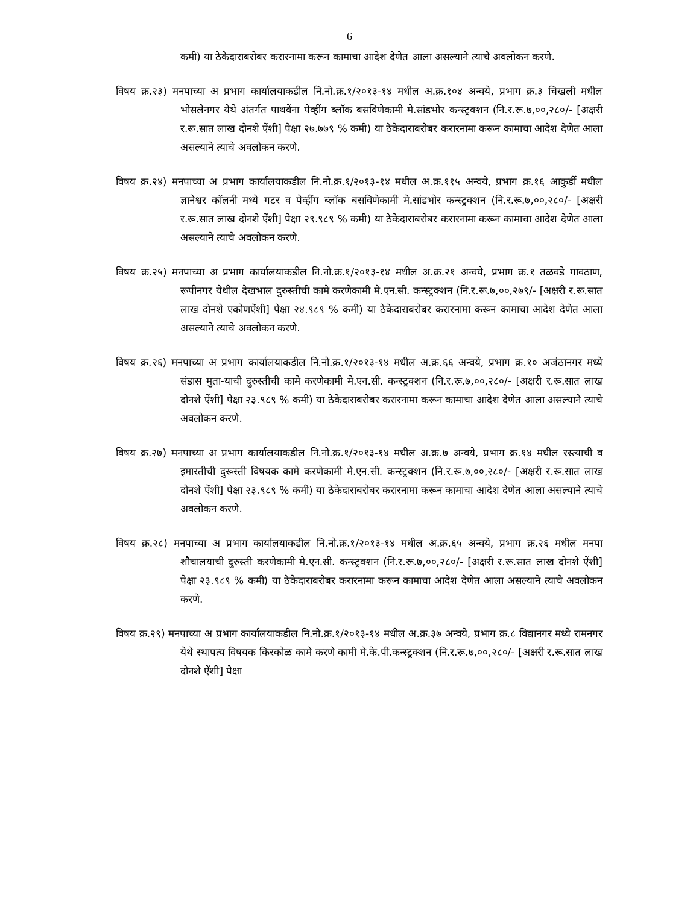6
कमी) या ठेकेदाराबरोबर करारनामा करून कामाचा आदेश देणेत आला असल्याने त्याचे अवलोकन करणे.
विषय क्र.२३) मनपाच्या अ प्रभाग कार्यालयाकडील नि.नो.क्र.१/२०१३-१४ मधील अ.क्र.१०४ अन्वये, प्रभाग क्र.३ चिखली मधील भोसलेनगर येथे अंतर्गत पाथवेंना पेव्हींग ब्लॉक बसविणेकामी मे.सांडभोर कन्स्ट्रक्शन (नि.र.रू.७,००,२८०/- [अक्षरी र.रू.सात लाख दोनशे ऐंशी] पेक्षा २७.७७९ % कमी) या ठेकेदाराबरोबर करारनामा करून कामाचा आदेश देणेत आला असल्याने त्याचे अवलोकन करणे.
विषय क्र.२४) मनपाच्या अ प्रभाग कार्यालयाकडील नि.नो.क्र.१/२०१३-१४ मधील अ.क्र.११५ अन्वये, प्रभाग क्र.१६ आकुर्डी मधील ज्ञानेश्वर कॉलनी मध्ये गटर व पेव्हींग ब्लॉक बसविणेकामी मे.सांडभोर कन्स्ट्रक्शन (नि.र.रू.७,००,२८०/- [अक्षरी र.रू.सात लाख दोनशे ऐंशी] पेक्षा २९.९८९ % कमी) या ठेकेदाराबरोबर करारनामा करून कामाचा आदेश देणेत आला असल्याने त्याचे अवलोकन करणे.
विषय क्र.२५) मनपाच्या अ प्रभाग कार्यालयाकडील नि.नो.क्र.१/२०१३-१४ मधील अ.क्र.२१ अन्वये, प्रभाग क्र.१ तळवडे गावठाण, रूपीनगर येथील देखभाल दुरुस्तीची कामे करणेकामी मे.एन.सी. कन्स्ट्रक्शन (नि.र.रू.७,००,२७९/- [अक्षरी र.रू.सात लाख दोनशे एकोणऐंशी] पेक्षा २४.९८९ % कमी) या ठेकेदाराबरोबर करारनामा करून कामाचा आदेश देणेत आला असल्याने त्याचे अवलोकन करणे.
विषय क्र.२६) मनपाच्या अ प्रभाग कार्यालयाकडील नि.नो.क्र.१/२०१३-१४ मधील अ.क्र.६६ अन्वये, प्रभाग क्र.१० अजंठानगर मध्ये संडास मुता-याची दुरुस्तीची कामे करणेकामी मे.एन.सी. कन्स्ट्रक्शन (नि.र.रू.७,००,२८०/- [अक्षरी र.रू.सात लाख दोनशे ऐंशी] पेक्षा २३.९८९ % कमी) या ठेकेदाराबरोबर करारनामा करून कामाचा आदेश देणेत आला असल्याने त्याचे अवलोकन करणे.
विषय क्र.२७) मनपाच्या अ प्रभाग कार्यालयाकडील नि.नो.क्र.१/२०१३-१४ मधील अ.क्र.७ अन्वये, प्रभाग क्र.१४ मधील रस्त्याची व इमारतीची दुरूस्ती विषयक कामे करणेकामी मे.एन.सी. कन्स्ट्रक्शन (नि.र.रू.७,००,२८०/- [अक्षरी र.रू.सात लाख दोनशे ऐंशी] पेक्षा २३.९८९ % कमी) या ठेकेदाराबरोबर करारनामा करून कामाचा आदेश देणेत आला असल्याने त्याचे अवलोकन करणे.
विषय क्र.२८) मनपाच्या अ प्रभाग कार्यालयाकडील नि.नो.क्र.१/२०१३-१४ मधील अ.क्र.६५ अन्वये, प्रभाग क्र.२६ मधील मनपा शौचालयाची दुरुस्ती करणेकामी मे.एन.सी. कन्स्ट्रक्शन (नि.र.रू.७,००,२८०/- [अक्षरी र.रू.सात लाख दोनशे ऐंशी] पेक्षा २३.९८९ % कमी) या ठेकेदाराबरोबर करारनामा करून कामाचा आदेश देणेत आला असल्याने त्याचे अवलोकन करणे.
विषय क्र.२९) मनपाच्या अ प्रभाग कार्यालयाकडील नि.नो.क्र.१/२०१३-१४ मधील अ.क्र.३७ अन्वये, प्रभाग क्र.८ विद्यानगर मध्ये रामनगर येथे स्थापत्य विषयक किरकोळ कामे करणे कामी मे.के.पी.कन्स्ट्रक्शन (नि.र.रू.७,००,२८०/- [अक्षरी र.रू.सात लाख दोनशे ऐंशी] पेक्षा